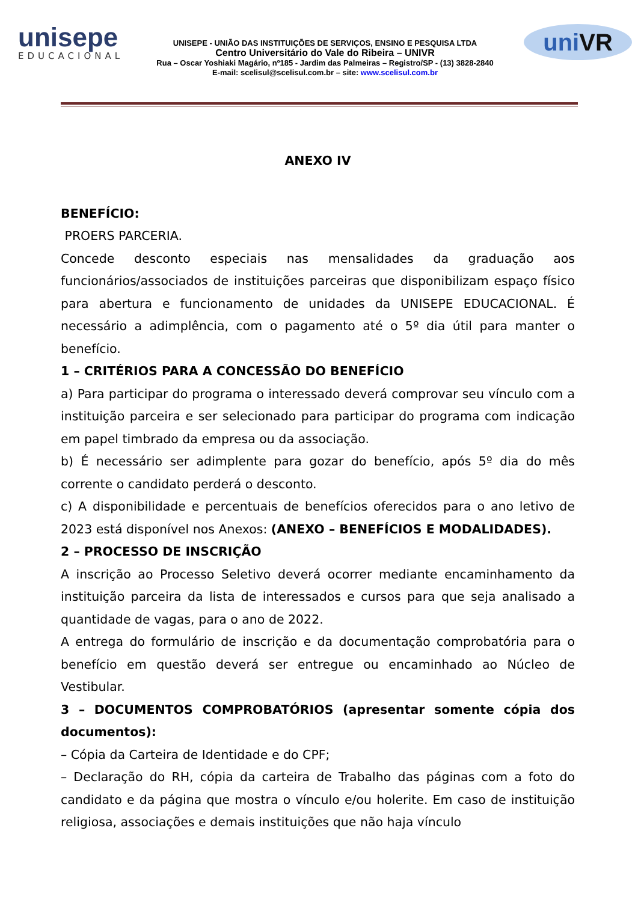unisepe
EDUCACIONAL
UNISEPE - UNIÃO DAS INSTITUIÇÕES DE SERVIÇOS, ENSINO E PESQUISA LTDA
Centro Universitário do Vale do Ribeira – UNIVR
Rua – Oscar Yoshiaki Magário, nº185 - Jardim das Palmeiras – Registro/SP - (13) 3828-2840
E-mail: scelisul@scelisul.com.br – site: www.scelisul.com.br
uniVR
ANEXO IV
BENEFÍCIO:
PROERS PARCERIA.
Concede desconto especiais nas mensalidades da graduação aos funcionários/associados de instituições parceiras que disponibilizam espaço físico para abertura e funcionamento de unidades da UNISEPE EDUCACIONAL. É necessário a adimplência, com o pagamento até o 5º dia útil para manter o benefício.
1 – CRITÉRIOS PARA A CONCESSÃO DO BENEFÍCIO
a) Para participar do programa o interessado deverá comprovar seu vínculo com a instituição parceira e ser selecionado para participar do programa com indicação em papel timbrado da empresa ou da associação.
b) É necessário ser adimplente para gozar do benefício, após 5º dia do mês corrente o candidato perderá o desconto.
c) A disponibilidade e percentuais de benefícios oferecidos para o ano letivo de 2023 está disponível nos Anexos: (ANEXO – BENEFÍCIOS E MODALIDADES).
2 – PROCESSO DE INSCRIÇÃO
A inscrição ao Processo Seletivo deverá ocorrer mediante encaminhamento da instituição parceira da lista de interessados e cursos para que seja analisado a quantidade de vagas, para o ano de 2022.
A entrega do formulário de inscrição e da documentação comprobatória para o benefício em questão deverá ser entregue ou encaminhado ao Núcleo de Vestibular.
3 – DOCUMENTOS COMPROBATÓRIOS (apresentar somente cópia dos documentos):
– Cópia da Carteira de Identidade e do CPF;
– Declaração do RH, cópia da carteira de Trabalho das páginas com a foto do candidato e da página que mostra o vínculo e/ou holerite. Em caso de instituição religiosa, associações e demais instituições que não haja vínculo